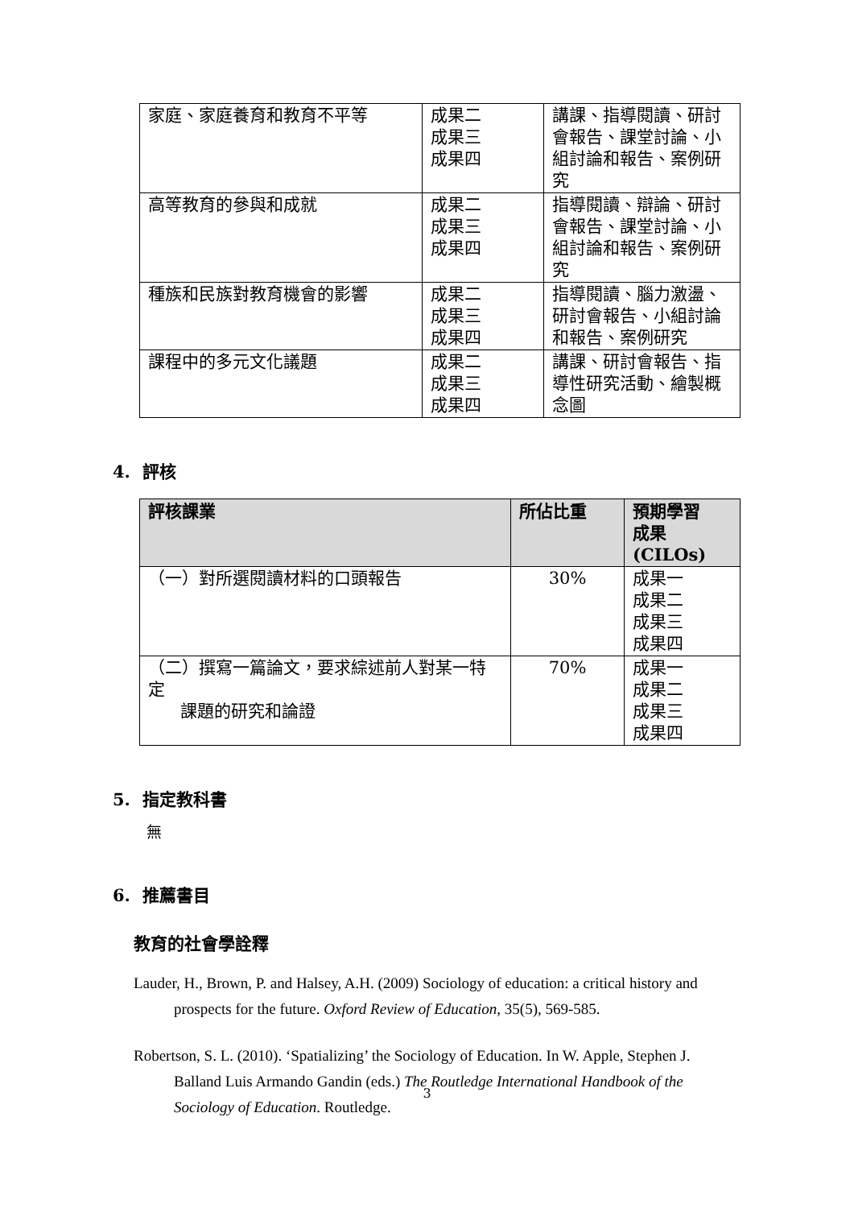| 家庭、家庭養育和教育不平等 | 成果二 成果三 成果四 | 講課、指導閱讀、研討會報告、課堂討論、小組討論和報告、案例研究 |
| 高等教育的參與和成就 | 成果二 成果三 成果四 | 指導閱讀、辯論、研討會報告、課堂討論、小組討論和報告、案例研究 |
| 種族和民族對教育機會的影響 | 成果二 成果三 成果四 | 指導閱讀、腦力激盪、研討會報告、小組討論和報告、案例研究 |
| 課程中的多元文化議題 | 成果二 成果三 成果四 | 講課、研討會報告、指導性研究活動、繪製概念圖 |
4. 評核
| 評核課業 | 所佔比重 | 預期學習 成果 (CILOs) |
| --- | --- | --- |
| （一）對所選閱讀材料的口頭報告 | 30% | 成果一 成果二 成果三 成果四 |
| （二）撰寫一篇論文，要求綜述前人對某一特定 課題的研究和論證 | 70% | 成果一 成果二 成果三 成果四 |
5. 指定教科書
無
6. 推薦書目
教育的社會學詮釋
Lauder, H., Brown, P. and Halsey, A.H. (2009) Sociology of education: a critical history and prospects for the future. Oxford Review of Education, 35(5), 569-585.
Robertson, S. L. (2010). ‘Spatializing’ the Sociology of Education. In W. Apple, Stephen J. Balland Luis Armando Gandin (eds.) The Routledge International Handbook of the Sociology of Education. Routledge.
3